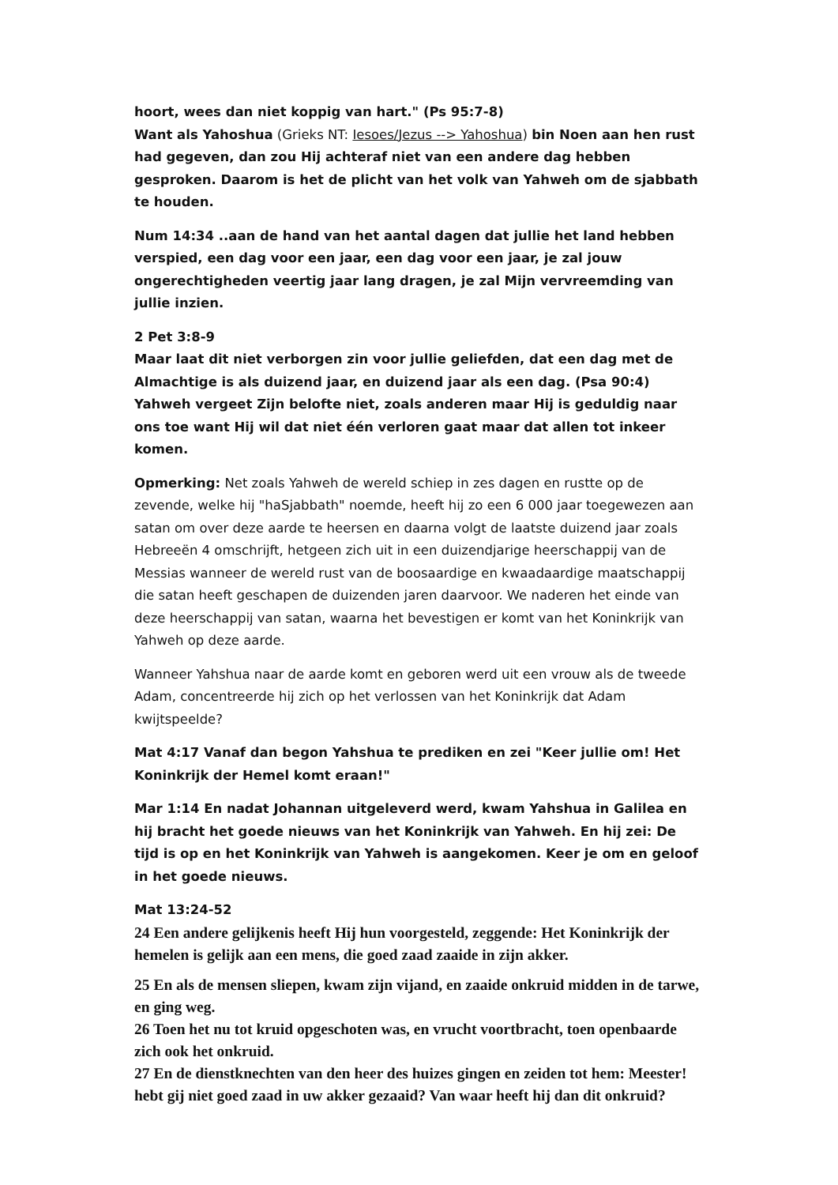hoort, wees dan niet koppig van hart." (Ps 95:7-8)
Want als Yahoshua (Grieks NT: Iesoes/Jezus --> Yahoshua) bin Noen aan hen rust had gegeven, dan zou Hij achteraf niet van een andere dag hebben gesproken. Daarom is het de plicht van het volk van Yahweh om de sjabbath te houden.
Num 14:34 ..aan de hand van het aantal dagen dat jullie het land hebben verspied, een dag voor een jaar, een dag voor een jaar, je zal jouw ongerechtigheden veertig jaar lang dragen, je zal Mijn vervreemding van jullie inzien.
2 Pet 3:8-9
Maar laat dit niet verborgen zin voor jullie geliefden, dat een dag met de Almachtige is als duizend jaar, en duizend jaar als een dag. (Psa 90:4)
Yahweh vergeet Zijn belofte niet, zoals anderen maar Hij is geduldig naar ons toe want Hij wil dat niet één verloren gaat maar dat allen tot inkeer komen.
Opmerking: Net zoals Yahweh de wereld schiep in zes dagen en rustte op de zevende, welke hij "haSjabbath" noemde, heeft hij zo een 6 000 jaar toegewezen aan satan om over deze aarde te heersen en daarna volgt de laatste duizend jaar zoals Hebreeën 4 omschrijft, hetgeen zich uit in een duizendjarige heerschappij van de Messias wanneer de wereld rust van de boosaardige en kwaadaardige maatschappij die satan heeft geschapen de duizenden jaren daarvoor. We naderen het einde van deze heerschappij van satan, waarna het bevestigen er komt van het Koninkrijk van Yahweh op deze aarde.
Wanneer Yahshua naar de aarde komt en geboren werd uit een vrouw als de tweede Adam, concentreerde hij zich op het verlossen van het Koninkrijk dat Adam kwijtspeelde?
Mat 4:17 Vanaf dan begon Yahshua te prediken en zei "Keer jullie om! Het Koninkrijk der Hemel komt eraan!"
Mar 1:14 En nadat Johannan uitgeleverd werd, kwam Yahshua in Galilea en hij bracht het goede nieuws van het Koninkrijk van Yahweh. En hij zei: De tijd is op en het Koninkrijk van Yahweh is aangekomen. Keer je om en geloof in het goede nieuws.
Mat 13:24-52
24 Een andere gelijkenis heeft Hij hun voorgesteld, zeggende: Het Koninkrijk der hemelen is gelijk aan een mens, die goed zaad zaaide in zijn akker.
25 En als de mensen sliepen, kwam zijn vijand, en zaaide onkruid midden in de tarwe, en ging weg.
26 Toen het nu tot kruid opgeschoten was, en vrucht voortbracht, toen openbaarde zich ook het onkruid.
27 En de dienstknechten van den heer des huizes gingen en zeiden tot hem: Meester! hebt gij niet goed zaad in uw akker gezaaid? Van waar heeft hij dan dit onkruid?